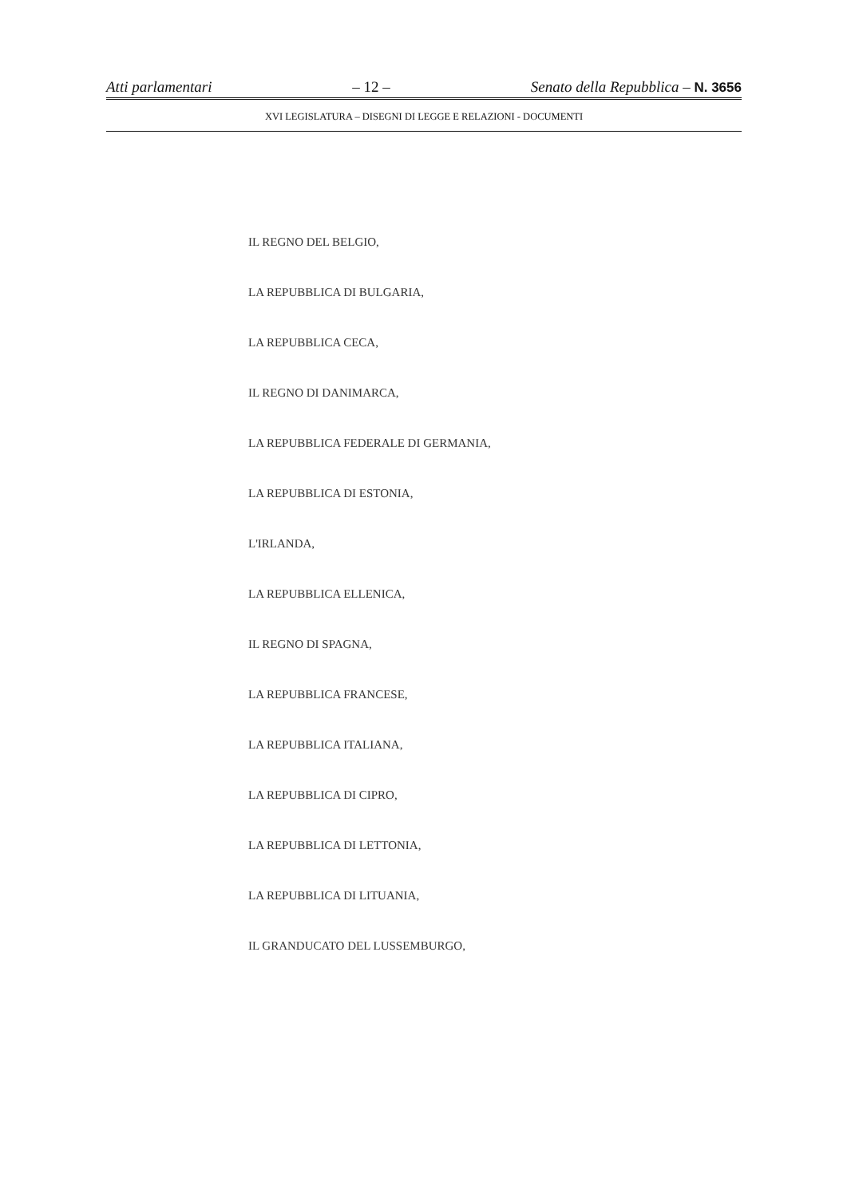Atti parlamentari – 12 – Senato della Repubblica – N. 3656
XVI LEGISLATURA – DISEGNI DI LEGGE E RELAZIONI - DOCUMENTI
IL REGNO DEL BELGIO,
LA REPUBBLICA DI BULGARIA,
LA REPUBBLICA CECA,
IL REGNO DI DANIMARCA,
LA REPUBBLICA FEDERALE DI GERMANIA,
LA REPUBBLICA DI ESTONIA,
L'IRLANDA,
LA REPUBBLICA ELLENICA,
IL REGNO DI SPAGNA,
LA REPUBBLICA FRANCESE,
LA REPUBBLICA ITALIANA,
LA REPUBBLICA DI CIPRO,
LA REPUBBLICA DI LETTONIA,
LA REPUBBLICA DI LITUANIA,
IL GRANDUCATO DEL LUSSEMBURGO,